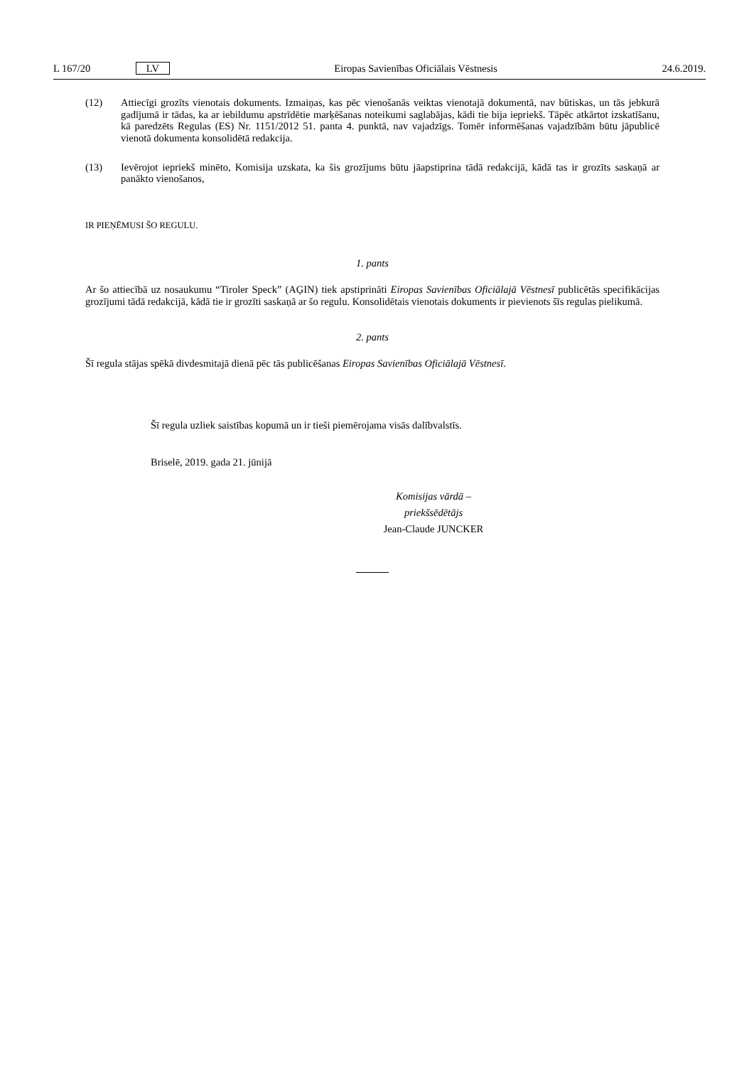L 167/20 LV Eiropas Savienības Oficiālais Vēstnesis 24.6.2019.
(12) Attiecīgi grozīts vienotais dokuments. Izmaiņas, kas pēc vienošanās veiktas vienotajā dokumentā, nav būtiskas, un tās jebkurā gadījumā ir tādas, ka ar iebildumu apstrīdētie marķēšanas noteikumi saglabājas, kādi tie bija iepriekš. Tāpēc atkārtot izskatīšanu, kā paredzēts Regulas (ES) Nr. 1151/2012 51. panta 4. punktā, nav vajadzīgs. Tomēr informēšanas vajadzībām būtu jāpublicē vienotā dokumenta konsolidētā redakcija.
(13) Ievērojot iepriekš minēto, Komisija uzskata, ka šis grozījums būtu jāapstiprina tādā redakcijā, kādā tas ir grozīts saskaņā ar panākto vienošanos,
IR PIEŅĒMUSI ŠO REGULU.
1. pants
Ar šo attiecībā uz nosaukumu “Tiroler Speck” (AĢIN) tiek apstiprināti Eiropas Savienības Oficiālajā Vēstnesī publicētās specifikācijas grozījumi tādā redakcijā, kādā tie ir grozīti saskaņā ar šo regulu. Konsolidētais vienotais dokuments ir pievienots šīs regulas pielikumā.
2. pants
Šī regula stājas spēkā divdesmitajā dienā pēc tās publicēšanas Eiropas Savienības Oficiālajā Vēstnesī.
Šī regula uzliek saistības kopumā un ir tieši piemērojama visās dalībvalstīs.
Briselē, 2019. gada 21. jūnijā
Komisijas vārdā –
priekšsēdētājs
Jean-Claude JUNCKER